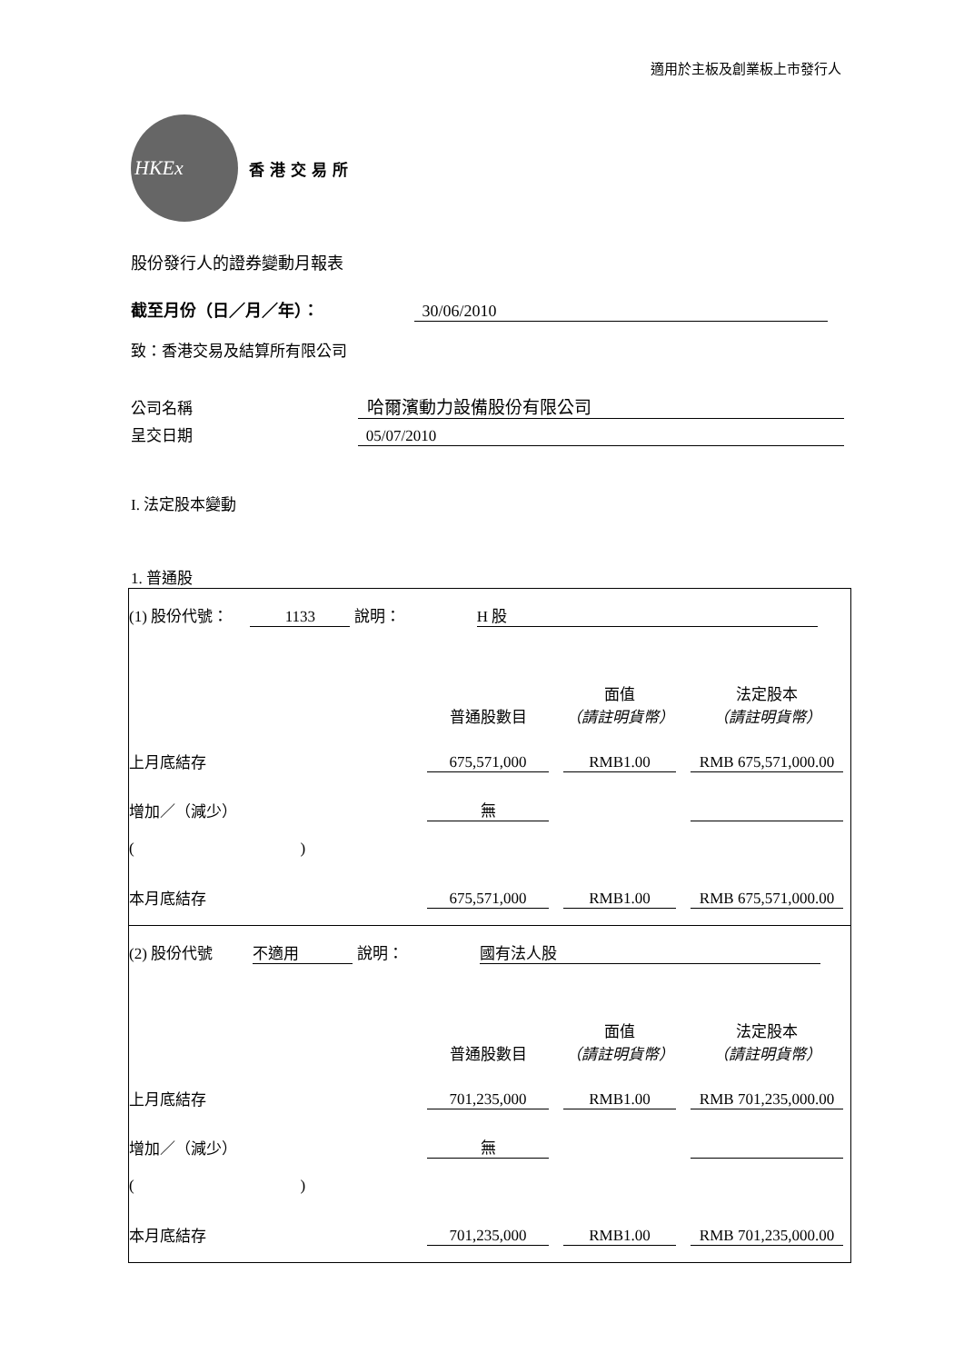適用於主板及創業板上市發行人
HKEx
香港交易所
股份發行人的證券變動月報表
截至月份（日／月／年）： 30/06/2010
致：香港交易及結算所有限公司
公司名稱 哈爾濱動力設備股份有限公司
呈交日期 05/07/2010
I. 法定股本變動
1. 普通股
| / (1) 股份代號： 1133 說明： H 股 / / / / / / 普通股數目 / 面值 （請註明貨幣） / 法定股本 （請註明貨幣） / / 上月底結存 / 675,571,000 / RMB1.00 / RMB 675,571,000.00 / / 增加／（減少） / 無 / / / / ( ) / / / / / 本月底結存 / 675,571,000 / RMB1.00 / RMB 675,571,000.00 / |
| / (2) 股份代號 不適用 說明： 國有法人股 / / / / / / 普通股數目 / 面值 （請註明貨幣） / 法定股本 （請註明貨幣） / / 上月底結存 / 701,235,000 / RMB1.00 / RMB 701,235,000.00 / / 增加／（減少） / 無 / / / / ( ) / / / / / 本月底結存 / 701,235,000 / RMB1.00 / RMB 701,235,000.00 / |